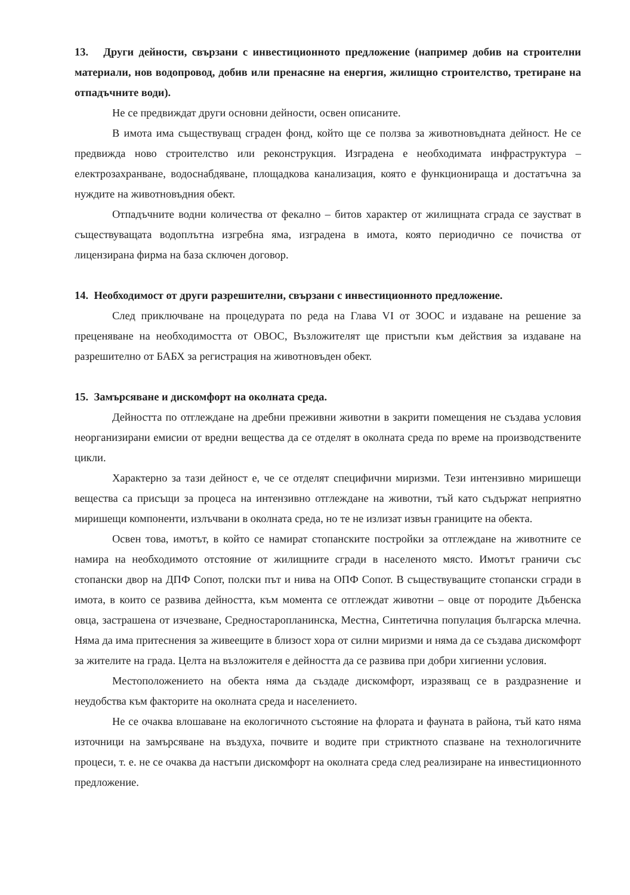13. Други дейности, свързани с инвестиционното предложение (например добив на строителни материали, нов водопровод, добив или пренасяне на енергия, жилищно строителство, третиране на отпадъчните води).
Не се предвиждат други основни дейности, освен описаните.
В имота има съществуващ сграден фонд, който ще се ползва за животновъдната дейност. Не се предвижда ново строителство или реконструкция. Изградена е необходимата инфраструктура – електрозахранване, водоснабдяване, площадкова канализация, която е функционираща и достатъчна за нуждите на животновъдния обект.
Отпадъчните водни количества от фекално – битов характер от жилищната сграда се заустват в съществуващата водоплътна изгребна яма, изградена в имота, която периодично се почиства от лицензирана фирма на база сключен договор.
14. Необходимост от други разрешителни, свързани с инвестиционното предложение.
След приключване на процедурата по реда на Глава VI от ЗООС и издаване на решение за преценяване на необходимостта от ОВОС, Възложителят ще пристъпи към действия за издаване на разрешително от БАБХ за регистрация на животновъден обект.
15. Замърсяване и дискомфорт на околната среда.
Дейността по отглеждане на дребни преживни животни в закрити помещения не създава условия неорганизирани емисии от вредни вещества да се отделят в околната среда по време на производствените цикли.
Характерно за тази дейност е, че се отделят специфични миризми. Тези интензивно миришещи вещества са присъщи за процеса на интензивно отглеждане на животни, тъй като съдържат неприятно миришещи компоненти, излъчвани в околната среда, но те не излизат извън границите на обекта.
Освен това, имотът, в който се намират стопанските постройки за отглеждане на животните се намира на необходимото отстояние от жилищните сгради в населеното място. Имотът граничи със стопански двор на ДПФ Сопот, полски път и нива на ОПФ Сопот. В съществуващите стопански сгради в имота, в които се развива дейността, към момента се отглеждат животни – овце от породите Дъбенска овца, застрашена от изчезване, Средностаропланинска, Местна, Синтетична популация българска млечна. Няма да има притеснения за живеещите в близост хора от силни миризми и няма да се създава дискомфорт за жителите на града. Целта на възложителя е дейността да се развива при добри хигиенни условия.
Местоположението на обекта няма да създаде дискомфорт, изразяващ се в раздразнение и неудобства към факторите на околната среда и населението.
Не се очаква влошаване на екологичното състояние на флората и фауната в района, тъй като няма източници на замърсяване на въздуха, почвите и водите при стриктното спазване на технологичните процеси, т. е. не се очаква да настъпи дискомфорт на околната среда след реализиране на инвестиционното предложение.